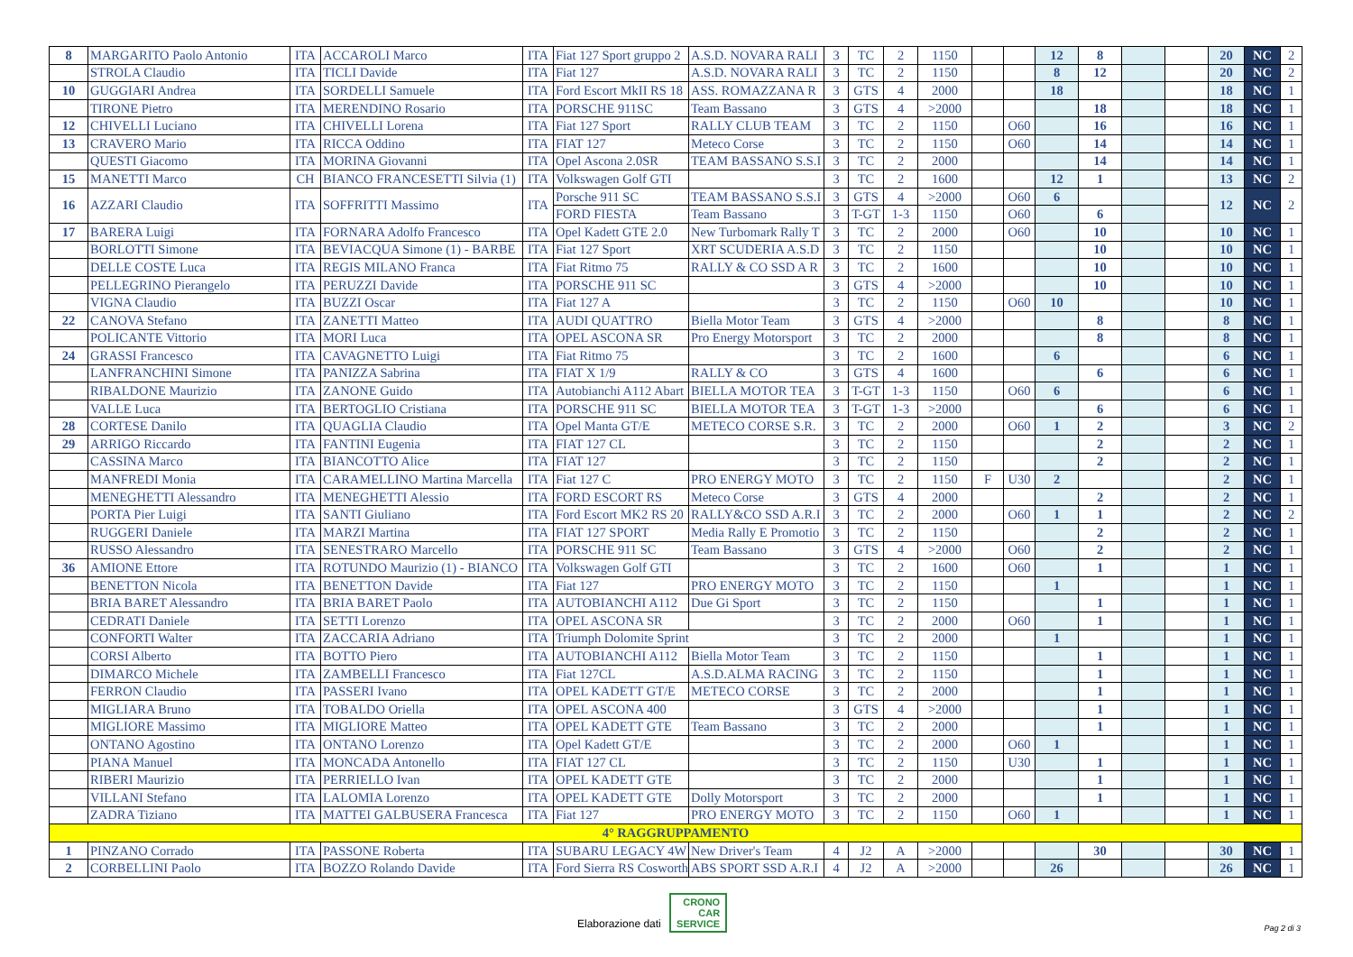| 8 | MARGARITO Paolo Antonio | ITA | ACCAROLI Marco | ITA | Fiat 127 Sport gruppo 2 | A.S.D. NOVARA RALI | 3 | TC | 2 | 1150 | | | 12 | 8 | | | 20 | NC | 2 |
| | STROLA Claudio | ITA | TICLI Davide | ITA | Fiat 127 | A.S.D. NOVARA RALI | 3 | TC | 2 | 1150 | | | 8 | 12 | | | 20 | NC | 2 |
| 10 | GUGGIARI Andrea | ITA | SORDELLI Samuele | ITA | Ford Escort MkII RS 18 | ASS. ROMAZZANA R | 3 | GTS | 4 | 2000 | | | 18 | | | | 18 | NC | 1 |
| | TIRONE Pietro | ITA | MERENDINO Rosario | ITA | PORSCHE 911SC | Team Bassano | 3 | GTS | 4 | >2000 | | | | 18 | | | 18 | NC | 1 |
| 12 | CHIVELLI Luciano | ITA | CHIVELLI Lorena | ITA | Fiat 127 Sport | RALLY CLUB TEAM | 3 | TC | 2 | 1150 | | O60 | | 16 | | | 16 | NC | 1 |
| 13 | CRAVERO Mario | ITA | RICCA Oddino | ITA | FIAT 127 | Meteco Corse | 3 | TC | 2 | 1150 | | O60 | | 14 | | | 14 | NC | 1 |
| | QUESTI Giacomo | ITA | MORINA Giovanni | ITA | Opel Ascona 2.0SR | TEAM BASSANO S.S.I | 3 | TC | 2 | 2000 | | | | 14 | | | 14 | NC | 1 |
| 15 | MANETTI Marco | CH | BIANCO FRANCESETTI Silvia (1) | ITA | Volkswagen Golf GTI | | 3 | TC | 2 | 1600 | | | 12 | 1 | | | 13 | NC | 2 |
| 16 | AZZARI Claudio | ITA | SOFFRITTI Massimo | ITA | Porsche 911 SC | TEAM BASSANO S.S.I | 3 | GTS | 4 | >2000 | | O60 | 6 | | | | 12 | NC | 2 |
| | | | | | FORD FIESTA | Team Bassano | 3 | T-GT | 1-3 | 1150 | | O60 | | 6 | | | | | |
| 17 | BARERA Luigi | ITA | FORNARA Adolfo Francesco | ITA | Opel Kadett GTE 2.0 | New Turbomark Rally T | 3 | TC | 2 | 2000 | | O60 | | 10 | | | 10 | NC | 1 |
| | BORLOTTI Simone | ITA | BEVIACQUA Simone (1) - BARBE | ITA | Fiat 127 Sport | XRT SCUDERIA A.S.D | 3 | TC | 2 | 1150 | | | | 10 | | | 10 | NC | 1 |
| | DELLE COSTE Luca | ITA | REGIS MILANO Franca | ITA | Fiat Ritmo 75 | RALLY & CO SSD A R | 3 | TC | 2 | 1600 | | | | 10 | | | 10 | NC | 1 |
| | PELLEGRINO Pierangelo | ITA | PERUZZI Davide | ITA | PORSCHE 911 SC | | 3 | GTS | 4 | >2000 | | | | 10 | | | 10 | NC | 1 |
| | VIGNA Claudio | ITA | BUZZI Oscar | ITA | Fiat 127 A | | 3 | TC | 2 | 1150 | | O60 | 10 | | | | 10 | NC | 1 |
| 22 | CANOVA Stefano | ITA | ZANETTI Matteo | ITA | AUDI QUATTRO | Biella Motor Team | 3 | GTS | 4 | >2000 | | | | 8 | | | 8 | NC | 1 |
| | POLICANTE Vittorio | ITA | MORI Luca | ITA | OPEL ASCONA SR | Pro Energy Motorsport | 3 | TC | 2 | 2000 | | | | 8 | | | 8 | NC | 1 |
| 24 | GRASSI Francesco | ITA | CAVAGNETTO Luigi | ITA | Fiat Ritmo 75 | | 3 | TC | 2 | 1600 | | | 6 | | | | 6 | NC | 1 |
| | LANFRANCHINI Simone | ITA | PANIZZA Sabrina | ITA | FIAT X 1/9 | RALLY & CO | 3 | GTS | 4 | 1600 | | | | 6 | | | 6 | NC | 1 |
| | RIBALDONE Maurizio | ITA | ZANONE Guido | ITA | Autobianchi A112 Abart | BIELLA MOTOR TEA | 3 | T-GT | 1-3 | 1150 | | O60 | 6 | | | | 6 | NC | 1 |
| | VALLE Luca | ITA | BERTOGLIO Cristiana | ITA | PORSCHE 911 SC | BIELLA MOTOR TEA | 3 | T-GT | 1-3 | >2000 | | | | 6 | | | 6 | NC | 1 |
| 28 | CORTESE Danilo | ITA | QUAGLIA Claudio | ITA | Opel Manta GT/E | METECO CORSE S.R. | 3 | TC | 2 | 2000 | | O60 | 1 | 2 | | | 3 | NC | 2 |
| 29 | ARRIGO Riccardo | ITA | FANTINI Eugenia | ITA | FIAT 127 CL | | 3 | TC | 2 | 1150 | | | | 2 | | | 2 | NC | 1 |
| | CASSINA Marco | ITA | BIANCOTTO Alice | ITA | FIAT 127 | | 3 | TC | 2 | 1150 | | | | 2 | | | 2 | NC | 1 |
| | MANFREDI Monia | ITA | CARAMELLINO Martina Marcella | ITA | Fiat 127 C | PRO ENERGY MOTO | 3 | TC | 2 | 1150 | F | U30 | 2 | | | | 2 | NC | 1 |
| | MENEGHETTI Alessandro | ITA | MENEGHETTI Alessio | ITA | FORD ESCORT RS | Meteco Corse | 3 | GTS | 4 | 2000 | | | | 2 | | | 2 | NC | 1 |
| | PORTA Pier Luigi | ITA | SANTI Giuliano | ITA | Ford Escort MK2 RS 20 | RALLY&CO SSD A.R.I | 3 | TC | 2 | 2000 | | O60 | 1 | 1 | | | 2 | NC | 2 |
| | RUGGERI Daniele | ITA | MARZI Martina | ITA | FIAT 127 SPORT | Media Rally E Promotio | 3 | TC | 2 | 1150 | | | | 2 | | | 2 | NC | 1 |
| | RUSSO Alessandro | ITA | SENESTRARO Marcello | ITA | PORSCHE 911 SC | Team Bassano | 3 | GTS | 4 | >2000 | | O60 | | 2 | | | 2 | NC | 1 |
| 36 | AMIONE Ettore | ITA | ROTUNDO Maurizio (1) - BIANCO | ITA | Volkswagen Golf GTI | | 3 | TC | 2 | 1600 | | O60 | | 1 | | | 1 | NC | 1 |
| | BENETTON Nicola | ITA | BENETTON Davide | ITA | Fiat 127 | PRO ENERGY MOTO | 3 | TC | 2 | 1150 | | | 1 | | | | 1 | NC | 1 |
| | BRIA BARET Alessandro | ITA | BRIA BARET Paolo | ITA | AUTOBIANCHI A112 | Due Gi Sport | 3 | TC | 2 | 1150 | | | | 1 | | | 1 | NC | 1 |
| | CEDRATI Daniele | ITA | SETTI Lorenzo | ITA | OPEL ASCONA SR | | 3 | TC | 2 | 2000 | | O60 | | 1 | | | 1 | NC | 1 |
| | CONFORTI Walter | ITA | ZACCARIA Adriano | ITA | Triumph Dolomite Sprint | | 3 | TC | 2 | 2000 | | | 1 | | | | 1 | NC | 1 |
| | CORSI Alberto | ITA | BOTTO Piero | ITA | AUTOBIANCHI A112 | Biella Motor Team | 3 | TC | 2 | 1150 | | | | 1 | | | 1 | NC | 1 |
| | DIMARCO Michele | ITA | ZAMBELLI Francesco | ITA | Fiat 127CL | A.S.D.ALMA RACING | 3 | TC | 2 | 1150 | | | | 1 | | | 1 | NC | 1 |
| | FERRON Claudio | ITA | PASSERI Ivano | ITA | OPEL KADETT GT/E | METECO CORSE | 3 | TC | 2 | 2000 | | | | 1 | | | 1 | NC | 1 |
| | MIGLIARA Bruno | ITA | TOBALDO Oriella | ITA | OPEL ASCONA 400 | | 3 | GTS | 4 | >2000 | | | | 1 | | | 1 | NC | 1 |
| | MIGLIORE Massimo | ITA | MIGLIORE Matteo | ITA | OPEL KADETT GTE | Team Bassano | 3 | TC | 2 | 2000 | | | | 1 | | | 1 | NC | 1 |
| | ONTANO Agostino | ITA | ONTANO Lorenzo | ITA | Opel Kadett GT/E | | 3 | TC | 2 | 2000 | | O60 | 1 | | | | 1 | NC | 1 |
| | PIANA Manuel | ITA | MONCADA Antonello | ITA | FIAT 127 CL | | 3 | TC | 2 | 1150 | | U30 | | 1 | | | 1 | NC | 1 |
| | RIBERI Maurizio | ITA | PERRIELLO Ivan | ITA | OPEL KADETT GTE | | 3 | TC | 2 | 2000 | | | | 1 | | | 1 | NC | 1 |
| | VILLANI Stefano | ITA | LALOMIA Lorenzo | ITA | OPEL KADETT GTE | Dolly Motorsport | 3 | TC | 2 | 2000 | | | | 1 | | | 1 | NC | 1 |
| | ZADRA Tiziano | ITA | MATTEI GALBUSERA Francesca | ITA | Fiat 127 | PRO ENERGY MOTO | 3 | TC | 2 | 1150 | | O60 | 1 | | | | 1 | NC | 1 |
| 4° RAGGRUPPAMENTO | | | | | | | | | | | | | | | | | | | |
| 1 | PINZANO Corrado | ITA | PASSONE Roberta | ITA | SUBARU LEGACY 4W | New Driver's Team | 4 | J2 | A | >2000 | | | | 30 | | | 30 | NC | 1 |
| 2 | CORBELLINI Paolo | ITA | BOZZO Rolando Davide | ITA | Ford Sierra RS Cosworth | ABS SPORT SSD A.R.I | 4 | J2 | A | >2000 | | | 26 | | | | 26 | NC | 1 |
Elaborazione dati CRONO
CAR
SERVICE
Pag 2 di 3